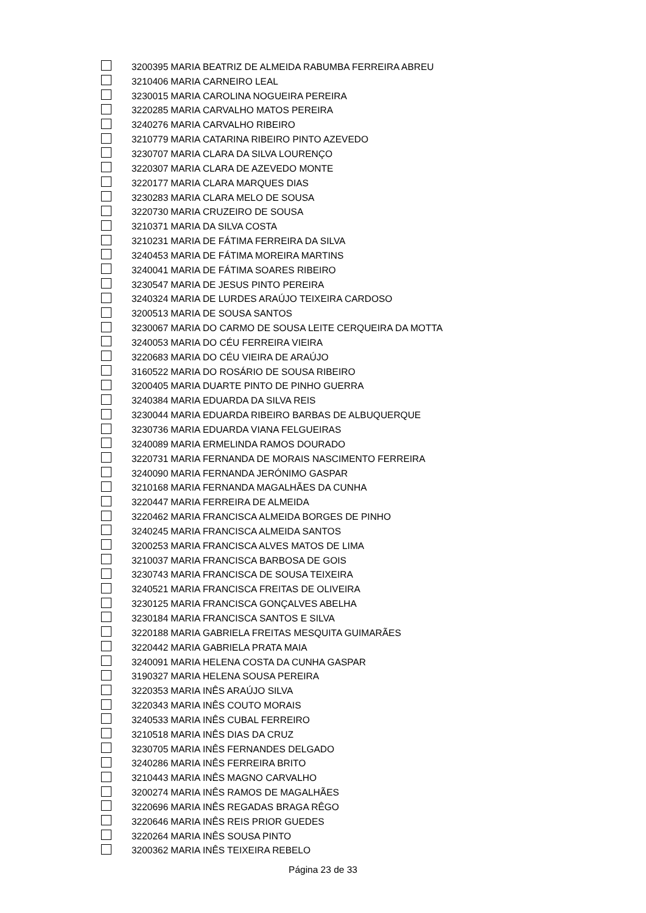| | 3200395 | MARIA BEATRIZ DE ALMEIDA RABUMBA FERREIRA ABREU |
| | 3210406 | MARIA CARNEIRO LEAL |
| | 3230015 | MARIA CAROLINA NOGUEIRA PEREIRA |
| | 3220285 | MARIA CARVALHO MATOS PEREIRA |
| | 3240276 | MARIA CARVALHO RIBEIRO |
| | 3210779 | MARIA CATARINA RIBEIRO PINTO AZEVEDO |
| | 3230707 | MARIA CLARA DA SILVA LOURENÇO |
| | 3220307 | MARIA CLARA DE AZEVEDO MONTE |
| | 3220177 | MARIA CLARA MARQUES DIAS |
| | 3230283 | MARIA CLARA MELO DE SOUSA |
| | 3220730 | MARIA CRUZEIRO DE SOUSA |
| | 3210371 | MARIA DA SILVA COSTA |
| | 3210231 | MARIA DE FÁTIMA FERREIRA DA SILVA |
| | 3240453 | MARIA DE FÁTIMA MOREIRA MARTINS |
| | 3240041 | MARIA DE FÁTIMA SOARES RIBEIRO |
| | 3230547 | MARIA DE JESUS PINTO PEREIRA |
| | 3240324 | MARIA DE LURDES ARAÚJO TEIXEIRA CARDOSO |
| | 3200513 | MARIA DE SOUSA SANTOS |
| | 3230067 | MARIA DO CARMO DE SOUSA LEITE CERQUEIRA DA MOTTA |
| | 3240053 | MARIA DO CÉU FERREIRA VIEIRA |
| | 3220683 | MARIA DO CÉU VIEIRA DE ARAÚJO |
| | 3160522 | MARIA DO ROSÁRIO DE SOUSA RIBEIRO |
| | 3200405 | MARIA DUARTE PINTO DE PINHO GUERRA |
| | 3240384 | MARIA EDUARDA DA SILVA REIS |
| | 3230044 | MARIA EDUARDA RIBEIRO BARBAS DE ALBUQUERQUE |
| | 3230736 | MARIA EDUARDA VIANA FELGUEIRAS |
| | 3240089 | MARIA ERMELINDA RAMOS DOURADO |
| | 3220731 | MARIA FERNANDA DE MORAIS NASCIMENTO FERREIRA |
| | 3240090 | MARIA FERNANDA JERÓNIMO GASPAR |
| | 3210168 | MARIA FERNANDA MAGALHÃES DA CUNHA |
| | 3220447 | MARIA FERREIRA DE ALMEIDA |
| | 3220462 | MARIA FRANCISCA ALMEIDA BORGES DE PINHO |
| | 3240245 | MARIA FRANCISCA ALMEIDA SANTOS |
| | 3200253 | MARIA FRANCISCA ALVES MATOS DE LIMA |
| | 3210037 | MARIA FRANCISCA BARBOSA DE GOIS |
| | 3230743 | MARIA FRANCISCA DE SOUSA TEIXEIRA |
| | 3240521 | MARIA FRANCISCA FREITAS DE OLIVEIRA |
| | 3230125 | MARIA FRANCISCA GONÇALVES ABELHA |
| | 3230184 | MARIA FRANCISCA SANTOS E SILVA |
| | 3220188 | MARIA GABRIELA FREITAS MESQUITA GUIMARÃES |
| | 3220442 | MARIA GABRIELA PRATA MAIA |
| | 3240091 | MARIA HELENA COSTA DA CUNHA GASPAR |
| | 3190327 | MARIA HELENA SOUSA PEREIRA |
| | 3220353 | MARIA INÊS ARAÚJO SILVA |
| | 3220343 | MARIA INÊS COUTO MORAIS |
| | 3240533 | MARIA INÊS CUBAL FERREIRO |
| | 3210518 | MARIA INÊS DIAS DA CRUZ |
| | 3230705 | MARIA INÊS FERNANDES DELGADO |
| | 3240286 | MARIA INÊS FERREIRA BRITO |
| | 3210443 | MARIA INÊS MAGNO CARVALHO |
| | 3200274 | MARIA INÊS RAMOS DE MAGALHÃES |
| | 3220696 | MARIA INÊS REGADAS BRAGA RÊGO |
| | 3220646 | MARIA INÊS REIS PRIOR GUEDES |
| | 3220264 | MARIA INÊS SOUSA PINTO |
| | 3200362 | MARIA INÊS TEIXEIRA REBELO |
Página 23 de 33